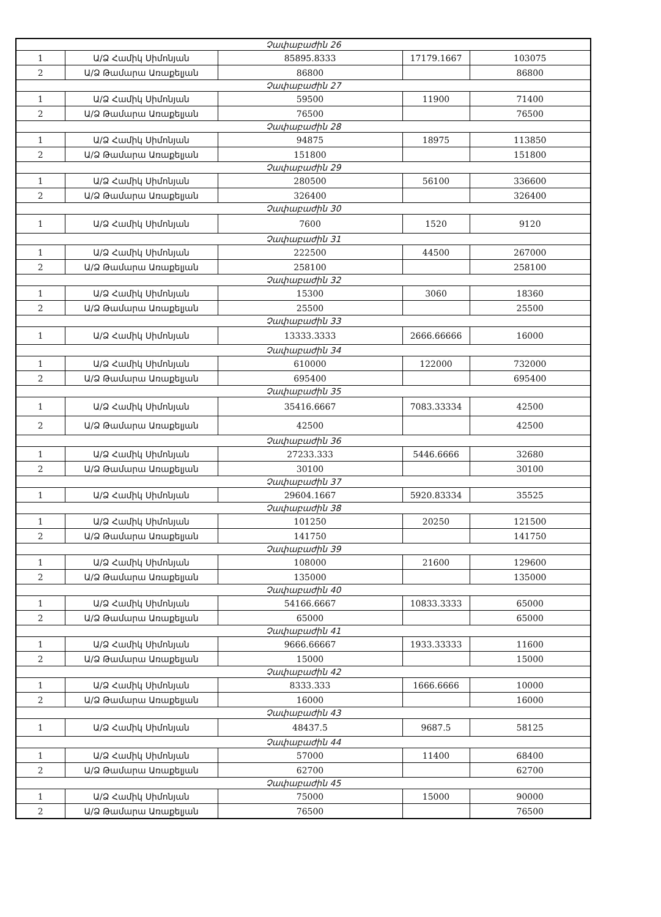| Չափաբաժին 26 | | | | |
| 1 | Ա/Ձ Համիկ Սիմոնյան | 85895.8333 | 17179.1667 | 103075 |
| 2 | Ա/Ձ Թամարա Առաքելյան | 86800 | | 86800 |
| Չափաբաժին 27 | | | | |
| 1 | Ա/Ձ Համիկ Սիմոնյան | 59500 | 11900 | 71400 |
| 2 | Ա/Ձ Թամարա Առաքելյան | 76500 | | 76500 |
| Չափաբաժին 28 | | | | |
| 1 | Ա/Ձ Համիկ Սիմոնյան | 94875 | 18975 | 113850 |
| 2 | Ա/Ձ Թամարա Առաքելյան | 151800 | | 151800 |
| Չափաբաժին 29 | | | | |
| 1 | Ա/Ձ Համիկ Սիմոնյան | 280500 | 56100 | 336600 |
| 2 | Ա/Ձ Թամարա Առաքելյան | 326400 | | 326400 |
| Չափաբաժին 30 | | | | |
| 1 | Ա/Ձ Համիկ Սիմոնյան | 7600 | 1520 | 9120 |
| Չափաբաժին 31 | | | | |
| 1 | Ա/Ձ Համիկ Սիմոնյան | 222500 | 44500 | 267000 |
| 2 | Ա/Ձ Թամարա Առաքելյան | 258100 | | 258100 |
| Չափաբաժին 32 | | | | |
| 1 | Ա/Ձ Համիկ Սիմոնյան | 15300 | 3060 | 18360 |
| 2 | Ա/Ձ Թամարա Առաքելյան | 25500 | | 25500 |
| Չափաբաժին 33 | | | | |
| 1 | Ա/Ձ Համիկ Սիմոնյան | 13333.3333 | 2666.66666 | 16000 |
| Չափաբաժին 34 | | | | |
| 1 | Ա/Ձ Համիկ Սիմոնյան | 610000 | 122000 | 732000 |
| 2 | Ա/Ձ Թամարա Առաքելյան | 695400 | | 695400 |
| Չափաբաժին 35 | | | | |
| 1 | Ա/Ձ Համիկ Սիմոնյան | 35416.6667 | 7083.33334 | 42500 |
| 2 | Ա/Ձ Թամարա Առաքելյան | 42500 | | 42500 |
| Չափաբաժին 36 | | | | |
| 1 | Ա/Ձ Համիկ Սիմոնյան | 27233.333 | 5446.6666 | 32680 |
| 2 | Ա/Ձ Թամարա Առաքելյան | 30100 | | 30100 |
| Չափաբաժին 37 | | | | |
| 1 | Ա/Ձ Համիկ Սիմոնյան | 29604.1667 | 5920.83334 | 35525 |
| Չափաբաժին 38 | | | | |
| 1 | Ա/Ձ Համիկ Սիմոնյան | 101250 | 20250 | 121500 |
| 2 | Ա/Ձ Թամարա Առաքելյան | 141750 | | 141750 |
| Չափաբաժին 39 | | | | |
| 1 | Ա/Ձ Համիկ Սիմոնյան | 108000 | 21600 | 129600 |
| 2 | Ա/Ձ Թամարա Առաքելյան | 135000 | | 135000 |
| Չափաբաժին 40 | | | | |
| 1 | Ա/Ձ Համիկ Սիմոնյան | 54166.6667 | 10833.3333 | 65000 |
| 2 | Ա/Ձ Թամարա Առաքելյան | 65000 | | 65000 |
| Չափաբաժին 41 | | | | |
| 1 | Ա/Ձ Համիկ Սիմոնյան | 9666.66667 | 1933.33333 | 11600 |
| 2 | Ա/Ձ Թամարա Առաքելյան | 15000 | | 15000 |
| Չափաբաժին 42 | | | | |
| 1 | Ա/Ձ Համիկ Սիմոնյան | 8333.333 | 1666.6666 | 10000 |
| 2 | Ա/Ձ Թամարա Առաքելյան | 16000 | | 16000 |
| Չափաբաժին 43 | | | | |
| 1 | Ա/Ձ Համիկ Սիմոնյան | 48437.5 | 9687.5 | 58125 |
| Չափաբաժին 44 | | | | |
| 1 | Ա/Ձ Համիկ Սիմոնյան | 57000 | 11400 | 68400 |
| 2 | Ա/Ձ Թամարա Առաքելյան | 62700 | | 62700 |
| Չափաբաժին 45 | | | | |
| 1 | Ա/Ձ Համիկ Սիմոնյան | 75000 | 15000 | 90000 |
| 2 | Ա/Ձ Թամարա Առաքելյան | 76500 | | 76500 |